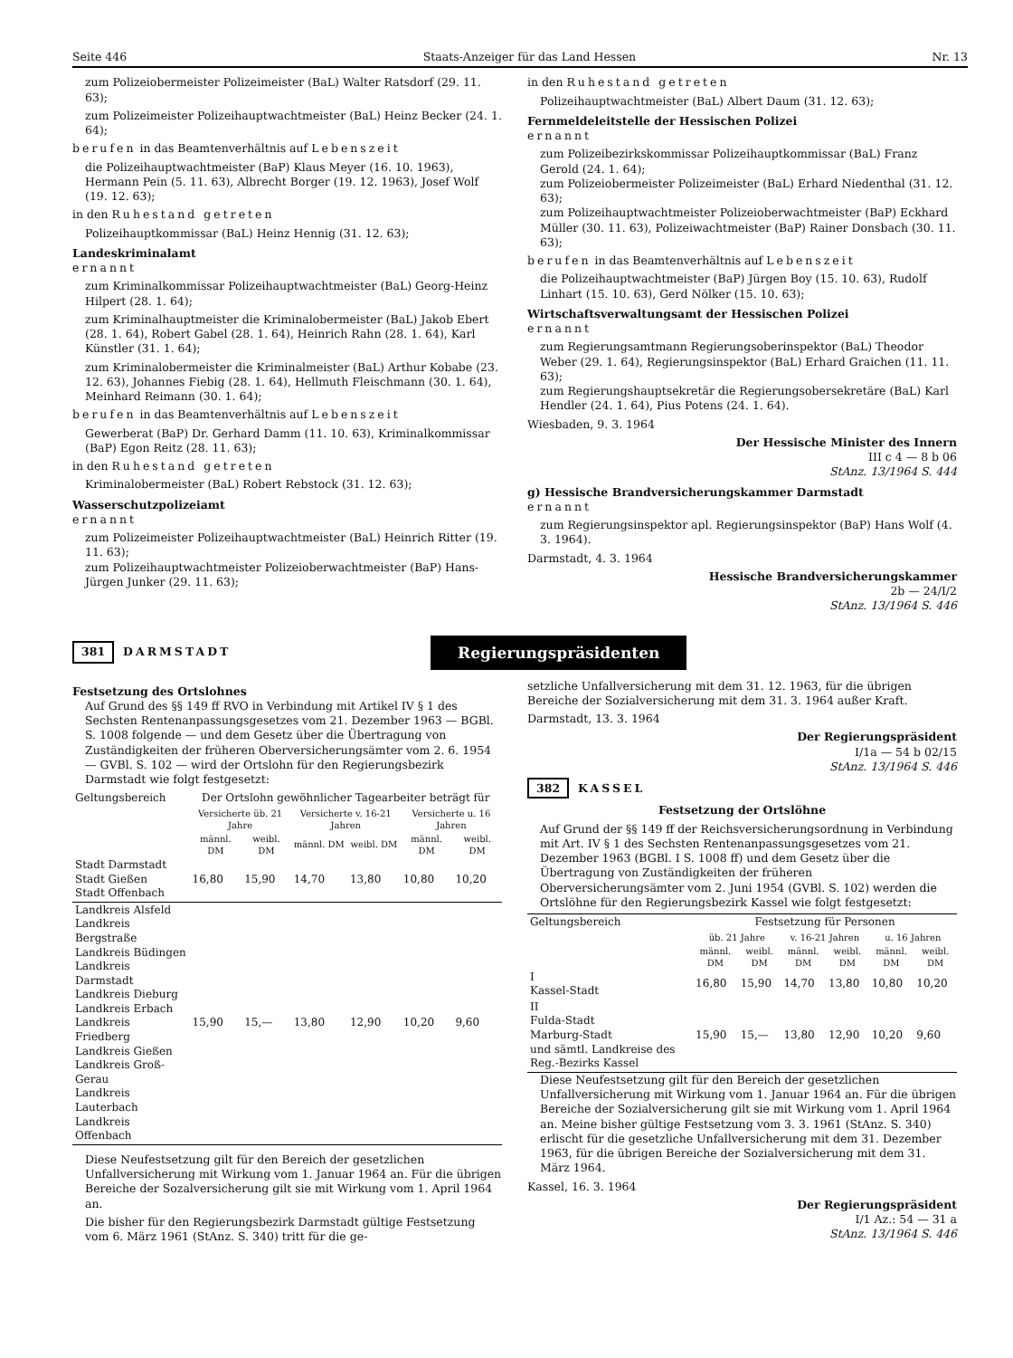Seite 446 Staats-Anzeiger für das Land Hessen Nr. 13
zum Polizeiobermeister Polizeimeister (BaL) Walter Ratsdorf (29. 11. 63);
zum Polizeimeister Polizeihauptwachtmeister (BaL) Heinz Becker (24. 1. 64);
berufen in das Beamtenverhältnis auf Lebenszeit
die Polizeihauptwachtmeister (BaP) Klaus Meyer (16. 10. 1963), Hermann Pein (5. 11. 63), Albrecht Borger (19. 12. 1963), Josef Wolf (19. 12. 63);
in den Ruhestand getreten
Polizeihauptkommissar (BaL) Heinz Hennig (31. 12. 63);
Landeskriminalamt
ernannt
zum Kriminalkommissar Polizeihauptwachtmeister (BaL) Georg-Heinz Hilpert (28. 1. 64);
zum Kriminalhauptmeister die Kriminalobermeister (BaL) Jakob Ebert (28. 1. 64), Robert Gabel (28. 1. 64), Heinrich Rahn (28. 1. 64), Karl Künstler (31. 1. 64);
zum Kriminalobermeister die Kriminalmeister (BaL) Arthur Kobabe (23. 12. 63), Johannes Fiebig (28. 1. 64), Hellmuth Fleischmann (30. 1. 64), Meinhard Reimann (30. 1. 64);
berufen in das Beamtenverhältnis auf Lebenszeit
Gewerberat (BaP) Dr. Gerhard Damm (11. 10. 63), Kriminalkommissar (BaP) Egon Reitz (28. 11. 63);
in den Ruhestand getreten
Kriminalobermeister (BaL) Robert Rebstock (31. 12. 63);
Wasserschutzpolizeiamt
ernannt
zum Polizeimeister Polizeihauptwachtmeister (BaL) Heinrich Ritter (19. 11. 63);
zum Polizeihauptwachtmeister Polizeioberwachtmeister (BaP) Hans-Jürgen Junker (29. 11. 63);
in den Ruhestand getreten
Polizeihauptwachtmeister (BaL) Albert Daum (31. 12. 63);
Fernmeldeleitstelle der Hessischen Polizei
ernannt
zum Polizeibezirkskommissar Polizeihauptkommissar (BaL) Franz Gerold (24. 1. 64);
zum Polizeiobermeister Polizeimeister (BaL) Erhard Niedenthal (31. 12. 63);
zum Polizeihauptwachtmeister Polizeioberwachtmeister (BaP) Eckhard Müller (30. 11. 63), Polizeiwachtmeister (BaP) Rainer Donsbach (30. 11. 63);
berufen in das Beamtenverhältnis auf Lebenszeit
die Polizeihauptwachtmeister (BaP) Jürgen Boy (15. 10. 63), Rudolf Linhart (15. 10. 63), Gerd Nölker (15. 10. 63);
Wirtschaftsverwaltungsamt der Hessischen Polizei
ernannt
zum Regierungsamtmann Regierungsoberinspektor (BaL) Theodor Weber (29. 1. 64), Regierungsinspektor (BaL) Erhard Graichen (11. 11. 63);
zum Regierungshauptsekretär die Regierungsobersekretäre (BaL) Karl Hendler (24. 1. 64), Pius Potens (24. 1. 64).
Wiesbaden, 9. 3. 1964
Der Hessische Minister des Innern
III c 4 — 8 b 06
StAnz. 13/1964 S. 444
g) Hessische Brandversicherungskammer Darmstadt
ernannt
zum Regierungsinspektor apl. Regierungsinspektor (BaP) Hans Wolf (4. 3. 1964).
Darmstadt, 4. 3. 1964
Hessische Brandversicherungskammer
2b — 24/I/2
StAnz. 13/1964 S. 446
381 DARMSTADT Regierungspräsidenten
Festsetzung des Ortslohnes
Auf Grund des §§ 149 ff RVO in Verbindung mit Artikel IV § 1 des Sechsten Rentenanpassungsgesetzes vom 21. Dezember 1963 — BGBl. S. 1008 folgende — und dem Gesetz über die Übertragung von Zuständigkeiten der früheren Oberversicherungsämter vom 2. 6. 1954 — GVBl. S. 102 — wird der Ortslohn für den Regierungsbezirk Darmstadt wie folgt festgesetzt:
| Geltungsbereich | Der Ortslohn gewöhnlicher Tagearbeiter beträgt für | | | | | |
| --- | --- | --- | --- | --- | --- | --- |
| | Versicherte üb. 21 Jahre | | Versicherte v. 16-21 Jahren | | Versicherte u. 16 Jahren | |
| | männl. DM | weibl. DM | männl. DM | weibl. DM | männl. DM | weibl. DM |
| Stadt Darmstadt Stadt Gießen Stadt Offenbach | 16,80 | 15,90 | 14,70 | 13,80 | 10,80 | 10,20 |
| Landkreis Alsfeld Landkreis Bergstraße Landkreis Büdingen Landkreis Darmstadt Landkreis Dieburg Landkreis Erbach Landkreis Friedberg Landkreis Gießen Landkreis Groß-Gerau Landkreis Lauterbach Landkreis Offenbach | 15,90 | 15,— | 13,80 | 12,90 | 10,20 | 9,60 |
Diese Neufestsetzung gilt für den Bereich der gesetzlichen Unfallversicherung mit Wirkung vom 1. Januar 1964 an. Für die übrigen Bereiche der Sozalversicherung gilt sie mit Wirkung vom 1. April 1964 an.
Die bisher für den Regierungsbezirk Darmstadt gültige Festsetzung vom 6. März 1961 (StAnz. S. 340) tritt für die ge-
setzliche Unfallversicherung mit dem 31. 12. 1963, für die übrigen Bereiche der Sozialversicherung mit dem 31. 3. 1964 außer Kraft.
Darmstadt, 13. 3. 1964
Der Regierungspräsident
I/1a — 54 b 02/15
StAnz. 13/1964 S. 446
382 KASSEL
Festsetzung der Ortslöhne
Auf Grund der §§ 149 ff der Reichsversicherungsordnung in Verbindung mit Art. IV § 1 des Sechsten Rentenanpassungsgesetzes vom 21. Dezember 1963 (BGBl. I S. 1008 ff) und dem Gesetz über die Übertragung von Zuständigkeiten der früheren Oberversicherungsämter vom 2. Juni 1954 (GVBl. S. 102) werden die Ortslöhne für den Regierungsbezirk Kassel wie folgt festgesetzt:
| Geltungsbereich | Festsetzung für Personen | | | | | |
| --- | --- | --- | --- | --- | --- | --- |
| | üb. 21 Jahre | | v. 16-21 Jahren | | u. 16 Jahren | |
| | männl. DM | weibl. DM | männl. DM | weibl. DM | männl. DM | weibl. DM |
| I Kassel-Stadt | 16,80 | 15,90 | 14,70 | 13,80 | 10,80 | 10,20 |
| II Fulda-Stadt Marburg-Stadt und sämtl. Landkreise des Reg.-Bezirks Kassel | 15,90 | 15,— | 13,80 | 12,90 | 10,20 | 9,60 |
Diese Neufestsetzung gilt für den Bereich der gesetzlichen Unfallversicherung mit Wirkung vom 1. Januar 1964 an. Für die übrigen Bereiche der Sozialversicherung gilt sie mit Wirkung vom 1. April 1964 an. Meine bisher gültige Festsetzung vom 3. 3. 1961 (StAnz. S. 340) erlischt für die gesetzliche Unfallversicherung mit dem 31. Dezember 1963, für die übrigen Bereiche der Sozialversicherung mit dem 31. März 1964.
Kassel, 16. 3. 1964
Der Regierungspräsident
I/1 Az.: 54 — 31 a
StAnz. 13/1964 S. 446